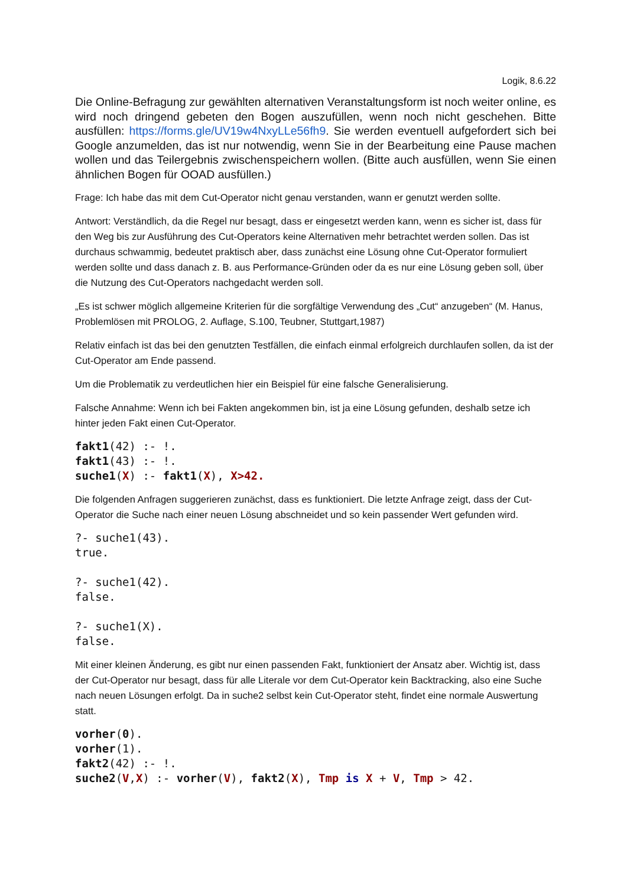Logik, 8.6.22
Die Online-Befragung zur gewählten alternativen Veranstaltungsform ist noch weiter online, es wird noch dringend gebeten den Bogen auszufüllen, wenn noch nicht geschehen. Bitte ausfüllen: https://forms.gle/UV19w4NxyLLe56fh9. Sie werden eventuell aufgefordert sich bei Google anzumelden, das ist nur notwendig, wenn Sie in der Bearbeitung eine Pause machen wollen und das Teilergebnis zwischenspeichern wollen. (Bitte auch ausfüllen, wenn Sie einen ähnlichen Bogen für OOAD ausfüllen.)
Frage: Ich habe das mit dem Cut-Operator nicht genau verstanden, wann er genutzt werden sollte.
Antwort: Verständlich, da die Regel nur besagt, dass er eingesetzt werden kann, wenn es sicher ist, dass für den Weg bis zur Ausführung des Cut-Operators keine Alternativen mehr betrachtet werden sollen. Das ist durchaus schwammig, bedeutet praktisch aber, dass zunächst eine Lösung ohne Cut-Operator formuliert werden sollte und dass danach z. B. aus Performance-Gründen oder da es nur eine Lösung geben soll, über die Nutzung des Cut-Operators nachgedacht werden soll.
„Es ist schwer möglich allgemeine Kriterien für die sorgfältige Verwendung des „Cut“ anzugeben“ (M. Hanus, Problemlösen mit PROLOG, 2. Auflage, S.100, Teubner, Stuttgart,1987)
Relativ einfach ist das bei den genutzten Testfällen, die einfach einmal erfolgreich durchlaufen sollen, da ist der Cut-Operator am Ende passend.
Um die Problematik zu verdeutlichen hier ein Beispiel für eine falsche Generalisierung.
Falsche Annahme: Wenn ich bei Fakten angekommen bin, ist ja eine Lösung gefunden, deshalb setze ich hinter jeden Fakt einen Cut-Operator.
fakt1(42) :- !.
fakt1(43) :- !.
suche1(X) :- fakt1(X), X>42.
Die folgenden Anfragen suggerieren zunächst, dass es funktioniert. Die letzte Anfrage zeigt, dass der Cut-Operator die Suche nach einer neuen Lösung abschneidet und so kein passender Wert gefunden wird.
?- suche1(43).
true.

?- suche1(42).
false.

?- suche1(X).
false.
Mit einer kleinen Änderung, es gibt nur einen passenden Fakt, funktioniert der Ansatz aber. Wichtig ist, dass der Cut-Operator nur besagt, dass für alle Literale vor dem Cut-Operator kein Backtracking, also eine Suche nach neuen Lösungen erfolgt. Da in suche2 selbst kein Cut-Operator steht, findet eine normale Auswertung statt.
vorher(0).
vorher(1).
fakt2(42) :- !.
suche2(V,X) :- vorher(V), fakt2(X), Tmp is X + V, Tmp > 42.